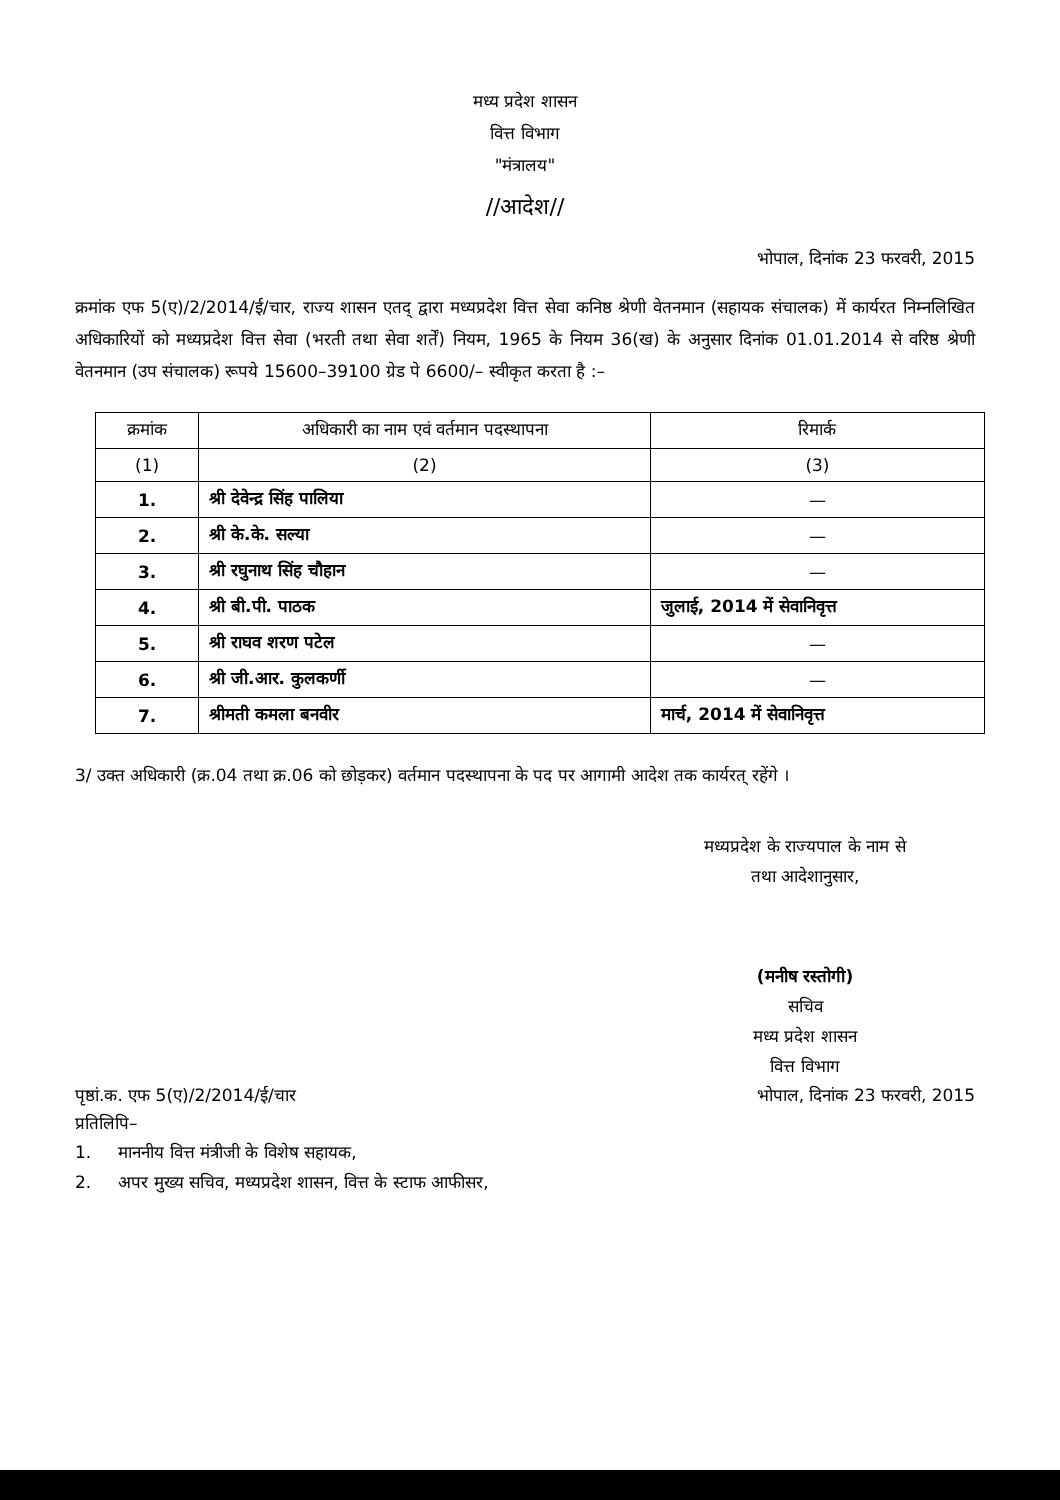मध्य प्रदेश शासन
वित्त विभाग
"मंत्रालय"
//आदेश//
भोपाल, दिनांक 23 फरवरी, 2015
क्रमांक एफ 5(ए)/2/2014/ई/चार, राज्य शासन एतद् द्वारा मध्यप्रदेश वित्त सेवा कनिष्ठ श्रेणी वेतनमान (सहायक संचालक) में कार्यरत निम्नलिखित अधिकारियों को मध्यप्रदेश वित्त सेवा (भरती तथा सेवा शर्तें) नियम, 1965 के नियम 36(ख) के अनुसार दिनांक 01.01.2014 से वरिष्ठ श्रेणी वेतनमान (उप संचालक) रूपये 15600–39100 ग्रेड पे 6600/– स्वीकृत करता है :–
| क्रमांक | अधिकारी का नाम एवं वर्तमान पदस्थापना | रिमार्क |
| --- | --- | --- |
| (1) | (2) | (3) |
| 1. | श्री देवेन्द्र सिंह पालिया | — |
| 2. | श्री के.के. सल्या | — |
| 3. | श्री रघुनाथ सिंह चौहान | — |
| 4. | श्री बी.पी. पाठक | जुलाई, 2014 में सेवानिवृत्त |
| 5. | श्री राघव शरण पटेल | — |
| 6. | श्री जी.आर. कुलकर्णी | — |
| 7. | श्रीमती कमला बनवीर | मार्च, 2014 में सेवानिवृत्त |
3/ उक्त अधिकारी (क्र.04 तथा क्र.06 को छोड़कर) वर्तमान पदस्थापना के पद पर आगामी आदेश तक कार्यरत् रहेंगे ।
मध्यप्रदेश के राज्यपाल के नाम से
तथा आदेशानुसार,
(मनीष रस्तोगी)
सचिव
मध्य प्रदेश शासन
वित्त विभाग
पृष्ठां.क. एफ 5(ए)/2/2014/ई/चार
प्रतिलिपि–
भोपाल, दिनांक 23 फरवरी, 2015
1. माननीय वित्त मंत्रीजी के विशेष सहायक,
2. अपर मुख्य सचिव, मध्यप्रदेश शासन, वित्त के स्टाफ आफीसर,